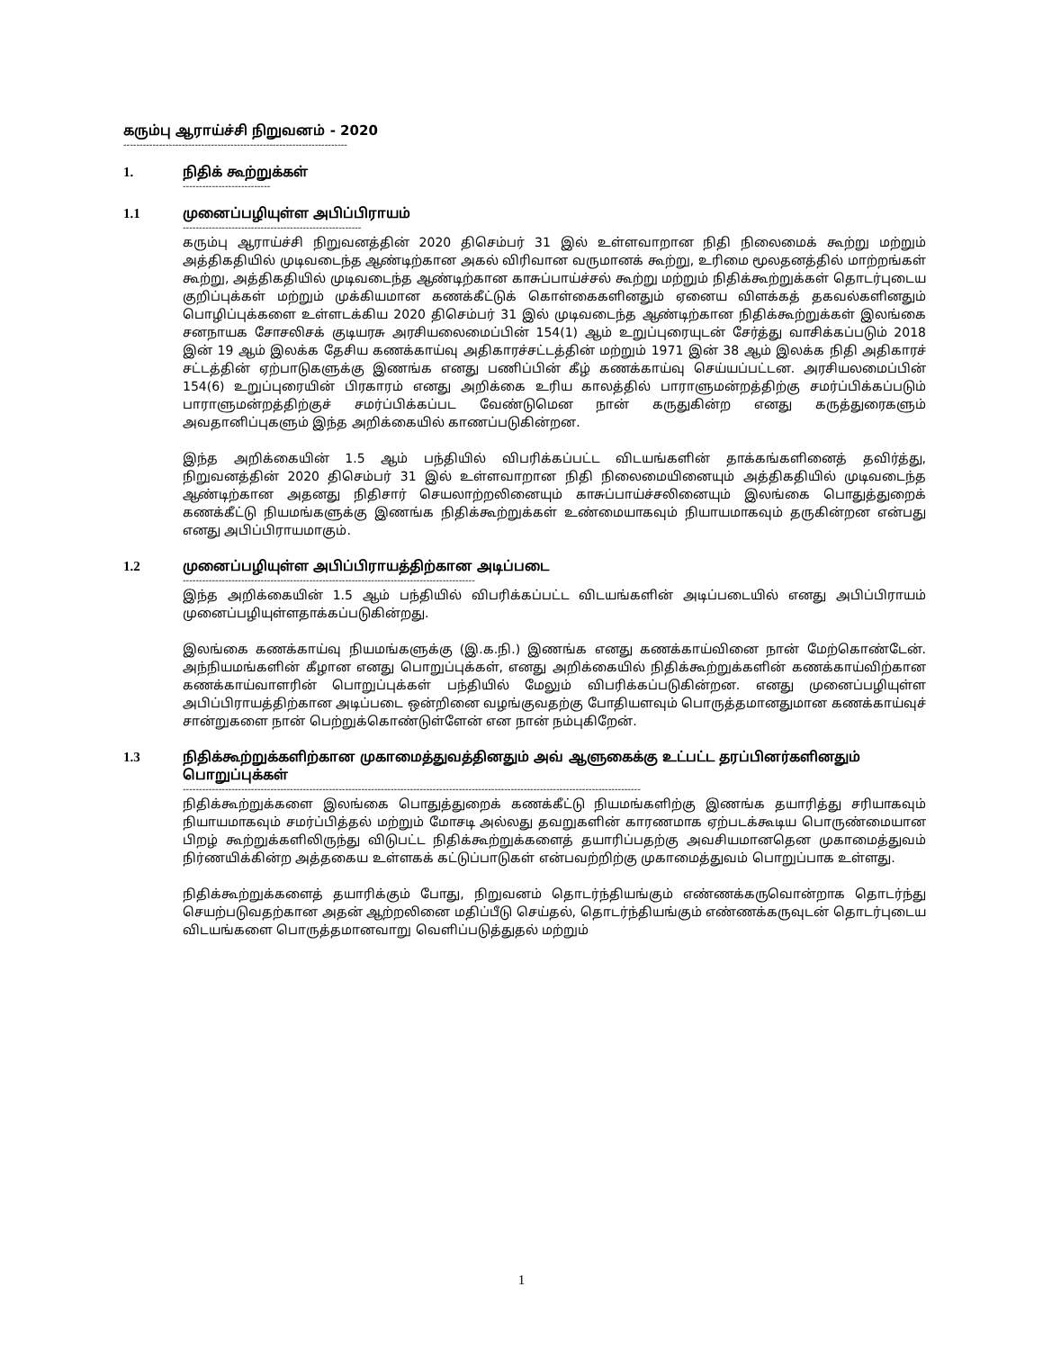கரும்பு ஆராய்ச்சி நிறுவனம் - 2020
---------------------------------------------------------------------
1. நிதிக் கூற்றுக்கள்
---------------------------
1.1 முனைப்பழியுள்ள அபிப்பிராயம்
-------------------------------------------------------
கரும்பு ஆராய்ச்சி நிறுவனத்தின் 2020 திசெம்பர் 31 இல் உள்ளவாறான நிதி நிலைமைக் கூற்று மற்றும் அத்திகதியில் முடிவடைந்த ஆண்டிற்கான அகல் விரிவான வருமானக் கூற்று, உரிமை மூலதனத்தில் மாற்றங்கள் கூற்று, அத்திகதியில் முடிவடைந்த ஆண்டிற்கான காசுப்பாய்ச்சல் கூற்று மற்றும் நிதிக்கூற்றுக்கள் தொடர்புடைய குறிப்புக்கள் மற்றும் முக்கியமான கணக்கீட்டுக் கொள்கைகளினதும் ஏனைய விளக்கத் தகவல்களினதும் பொழிப்புக்களை உள்ளடக்கிய 2020 திசெம்பர் 31 இல் முடிவடைந்த ஆண்டிற்கான நிதிக்கூற்றுக்கள் இலங்கை சனநாயக சோசலிசக் குடியரசு அரசியலைமைப்பின் 154(1) ஆம் உறுப்புரையுடன் சேர்த்து வாசிக்கப்படும் 2018 இன் 19 ஆம் இலக்க தேசிய கணக்காய்வு அதிகாரச்சட்டத்தின் மற்றும் 1971 இன் 38 ஆம் இலக்க நிதி அதிகாரச் சட்டத்தின் ஏற்பாடுகளுக்கு இணங்க எனது பணிப்பின் கீழ் கணக்காய்வு செய்யப்பட்டன. அரசியலமைப்பின் 154(6) உறுப்புரையின் பிரகாரம் எனது அறிக்கை உரிய காலத்தில் பாராளுமன்றத்திற்கு சமர்ப்பிக்கப்படும் பாராளுமன்றத்திற்குச் சமர்ப்பிக்கப்பட வேண்டுமென நான் கருதுகின்ற எனது கருத்துரைகளும் அவதானிப்புகளும் இந்த அறிக்கையில் காணப்படுகின்றன.
இந்த அறிக்கையின் 1.5 ஆம் பந்தியில் விபரிக்கப்பட்ட விடயங்களின் தாக்கங்களினைத் தவிர்த்து, நிறுவனத்தின் 2020 திசெம்பர் 31 இல் உள்ளவாறான நிதி நிலைமையினையும் அத்திகதியில் முடிவடைந்த ஆண்டிற்கான அதனது நிதிசார் செயலாற்றலினையும் காசுப்பாய்ச்சலினையும் இலங்கை பொதுத்துறைக் கணக்கீட்டு நியமங்களுக்கு இணங்க நிதிக்கூற்றுக்கள் உண்மையாகவும் நியாயமாகவும் தருகின்றன என்பது எனது அபிப்பிராயமாகும்.
1.2 முனைப்பழியுள்ள அபிப்பிராயத்திற்கான அடிப்படை
------------------------------------------------------------------------------------------
இந்த அறிக்கையின் 1.5 ஆம் பந்தியில் விபரிக்கப்பட்ட விடயங்களின் அடிப்படையில் எனது அபிப்பிராயம் முனைப்பழியுள்ளதாக்கப்படுகின்றது.
இலங்கை கணக்காய்வு நியமங்களுக்கு (இ.க.நி.) இணங்க எனது கணக்காய்வினை நான் மேற்கொண்டேன். அந்நியமங்களின் கீழான எனது பொறுப்புக்கள், எனது அறிக்கையில் நிதிக்கூற்றுக்களின் கணக்காய்விற்கான கணக்காய்வாளரின் பொறுப்புக்கள் பந்தியில் மேலும் விபரிக்கப்படுகின்றன. எனது முனைப்பழியுள்ள அபிப்பிராயத்திற்கான அடிப்படை ஒன்றினை வழங்குவதற்கு போதியளவும் பொருத்தமானதுமான கணக்காய்வுச் சான்றுகளை நான் பெற்றுக்கொண்டுள்ளேன் என நான் நம்புகிறேன்.
1.3 நிதிக்கூற்றுக்களிற்கான முகாமைத்துவத்தினதும் அவ் ஆளுகைக்கு உட்பட்ட தரப்பினர்களினதும் பொறுப்புக்கள்
---------------------------------------------------------------------------------------------------------------------------------------------
நிதிக்கூற்றுக்களை இலங்கை பொதுத்துறைக் கணக்கீட்டு நியமங்களிற்கு இணங்க தயாரித்து சரியாகவும் நியாயமாகவும் சமர்ப்பித்தல் மற்றும் மோசடி அல்லது தவறுகளின் காரணமாக ஏற்படக்கூடிய பொருண்மையான பிறழ் கூற்றுக்களிலிருந்து விடுபட்ட நிதிக்கூற்றுக்களைத் தயாரிப்பதற்கு அவசியமானதென முகாமைத்துவம் நிர்ணயிக்கின்ற அத்தகைய உள்ளகக் கட்டுப்பாடுகள் என்பவற்றிற்கு முகாமைத்துவம் பொறுப்பாக உள்ளது.
நிதிக்கூற்றுக்களைத் தயாரிக்கும் போது, நிறுவனம் தொடர்ந்தியங்கும் எண்ணக்கருவொன்றாக தொடர்ந்து செயற்படுவதற்கான அதன் ஆற்றலினை மதிப்பீடு செய்தல், தொடர்ந்தியங்கும் எண்ணக்கருவுடன் தொடர்புடைய விடயங்களை பொருத்தமானவாறு வெளிப்படுத்துதல் மற்றும்
1